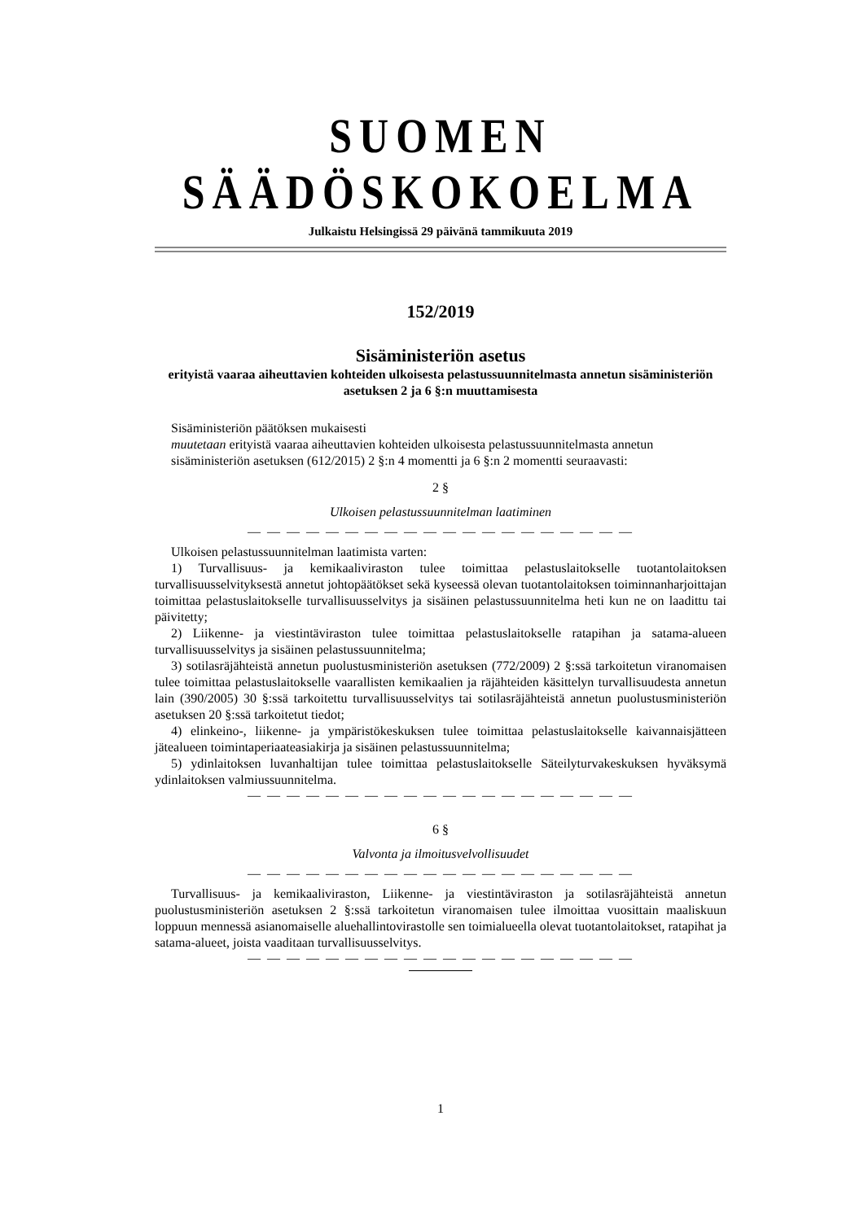SUOMEN SÄÄDÖSKOKOELMA
Julkaistu Helsingissä 29 päivänä tammikuuta 2019
152/2019
Sisäministeriön asetus
erityistä vaaraa aiheuttavien kohteiden ulkoisesta pelastussuunnitelmasta annetun sisäministeriön asetuksen 2 ja 6 §:n muuttamisesta
Sisäministeriön päätöksen mukaisesti
muutetaan erityistä vaaraa aiheuttavien kohteiden ulkoisesta pelastussuunnitelmasta annetun
sisäministeriön asetuksen (612/2015) 2 §:n 4 momentti ja 6 §:n 2 momentti seuraavasti:
2 §
Ulkoisen pelastussuunnitelman laatiminen
— — — — — — — — — — — — — — — — — — — —
Ulkoisen pelastussuunnitelman laatimista varten:
1) Turvallisuus- ja kemikaaliviraston tulee toimittaa pelastuslaitokselle tuotantolaitoksen turvallisuusselvityksestä annetut johtopäätökset sekä kyseessä olevan tuotantolaitoksen toiminnanharjoittajan toimittaa pelastuslaitokselle turvallisuusselvitys ja sisäinen pelastussuunnitelma heti kun ne on laadittu tai päivitetty;
2) Liikenne- ja viestintäviraston tulee toimittaa pelastuslaitokselle ratapihan ja satama-alueen turvallisuusselvitys ja sisäinen pelastussuunnitelma;
3) sotilasräjähteistä annetun puolustusministeriön asetuksen (772/2009) 2 §:ssä tarkoitetun viranomaisen tulee toimittaa pelastuslaitokselle vaarallisten kemikaalien ja räjähteiden käsittelyn turvallisuudesta annetun lain (390/2005) 30 §:ssä tarkoitettu turvallisuusselvitys tai sotilasräjähteistä annetun puolustusministeriön asetuksen 20 §:ssä tarkoitetut tiedot;
4) elinkeino-, liikenne- ja ympäristökeskuksen tulee toimittaa pelastuslaitokselle kaivannaisjätteen jätealueen toimintaperiaateasiakirja ja sisäinen pelastussuunnitelma;
5) ydinlaitoksen luvanhaltijan tulee toimittaa pelastuslaitokselle Säteilyturvakeskuksen hyväksymä ydinlaitoksen valmiussuunnitelma.
— — — — — — — — — — — — — — — — — — — —
6 §
Valvonta ja ilmoitusvelvollisuudet
— — — — — — — — — — — — — — — — — — — —
Turvallisuus- ja kemikaaliviraston, Liikenne- ja viestintäviraston ja sotilasräjähteistä annetun puolustusministeriön asetuksen 2 §:ssä tarkoitetun viranomaisen tulee ilmoittaa vuosittain maaliskuun loppuun mennessä asianomaiselle aluehallintovirastolle sen toimialueella olevat tuotantolaitokset, ratapihat ja satama-alueet, joista vaaditaan turvallisuusselvitys.
— — — — — — — — — — — — — — — — — — — —
1